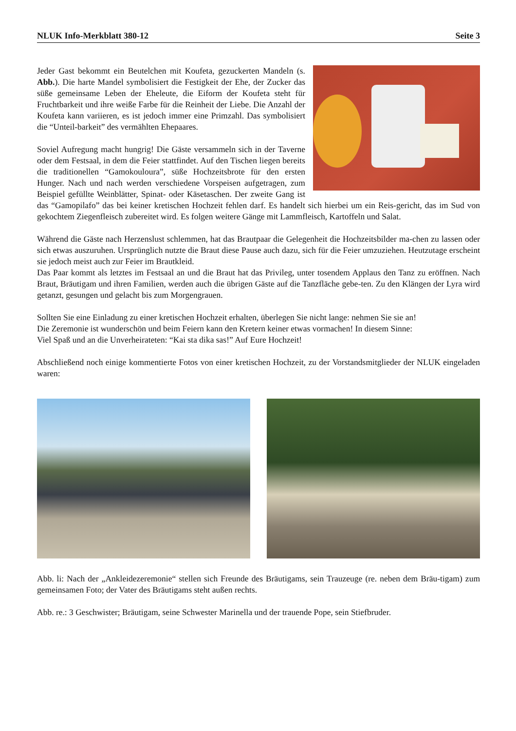NLUK Info-Merkblatt 380-12 Seite 3
Jeder Gast bekommt ein Beutelchen mit Koufeta, gezuckerten Mandeln (s. Abb.). Die harte Mandel symbolisiert die Festigkeit der Ehe, der Zucker das süße gemeinsame Leben der Eheleute, die Eiform der Koufeta steht für Fruchtbarkeit und ihre weiße Farbe für die Reinheit der Liebe. Die Anzahl der Koufeta kann variieren, es ist jedoch immer eine Primzahl. Das symbolisiert die “Unteil-barkeit” des vermählten Ehepaares.
Soviel Aufregung macht hungrig! Die Gäste versammeln sich in der Taverne oder dem Festsaal, in dem die Feier stattfindet. Auf den Tischen liegen bereits die traditionellen “Gamokouloura”, süße Hochzeitsbrote für den ersten Hunger. Nach und nach werden verschiedene Vorspeisen aufgetragen, zum Beispiel gefüllte Weinblätter, Spinat- oder Käsetaschen. Der zweite Gang ist das “Gamopilafo” das bei keiner kretischen Hochzeit fehlen darf. Es handelt sich hierbei um ein Reis-gericht, das im Sud von gekochtem Ziegenfleisch zubereitet wird. Es folgen weitere Gänge mit Lammfleisch, Kartoffeln und Salat.
Während die Gäste nach Herzenslust schlemmen, hat das Brautpaar die Gelegenheit die Hochzeitsbilder ma-chen zu lassen oder sich etwas auszuruhen. Ursprünglich nutzte die Braut diese Pause auch dazu, sich für die Feier umzuziehen. Heutzutage erscheint sie jedoch meist auch zur Feier im Brautkleid.
Das Paar kommt als letztes im Festsaal an und die Braut hat das Privileg, unter tosendem Applaus den Tanz zu eröffnen. Nach Braut, Bräutigam und ihren Familien, werden auch die übrigen Gäste auf die Tanzfläche gebe-ten. Zu den Klängen der Lyra wird getanzt, gesungen und gelacht bis zum Morgengrauen.
Sollten Sie eine Einladung zu einer kretischen Hochzeit erhalten, überlegen Sie nicht lange: nehmen Sie sie an!
Die Zeremonie ist wunderschön und beim Feiern kann den Kretern keiner etwas vormachen! In diesem Sinne:
Viel Spaß und an die Unverheirateten: “Kai sta dika sas!” Auf Eure Hochzeit!
Abschließend noch einige kommentierte Fotos von einer kretischen Hochzeit, zu der Vorstandsmitglieder der NLUK eingeladen waren:
Abb. li: Nach der „Ankleidezeremonie“ stellen sich Freunde des Bräutigams, sein Trauzeuge (re. neben dem Bräu-tigam) zum gemeinsamen Foto; der Vater des Bräutigams steht außen rechts.
Abb. re.: 3 Geschwister; Bräutigam, seine Schwester Marinella und der trauende Pope, sein Stiefbruder.